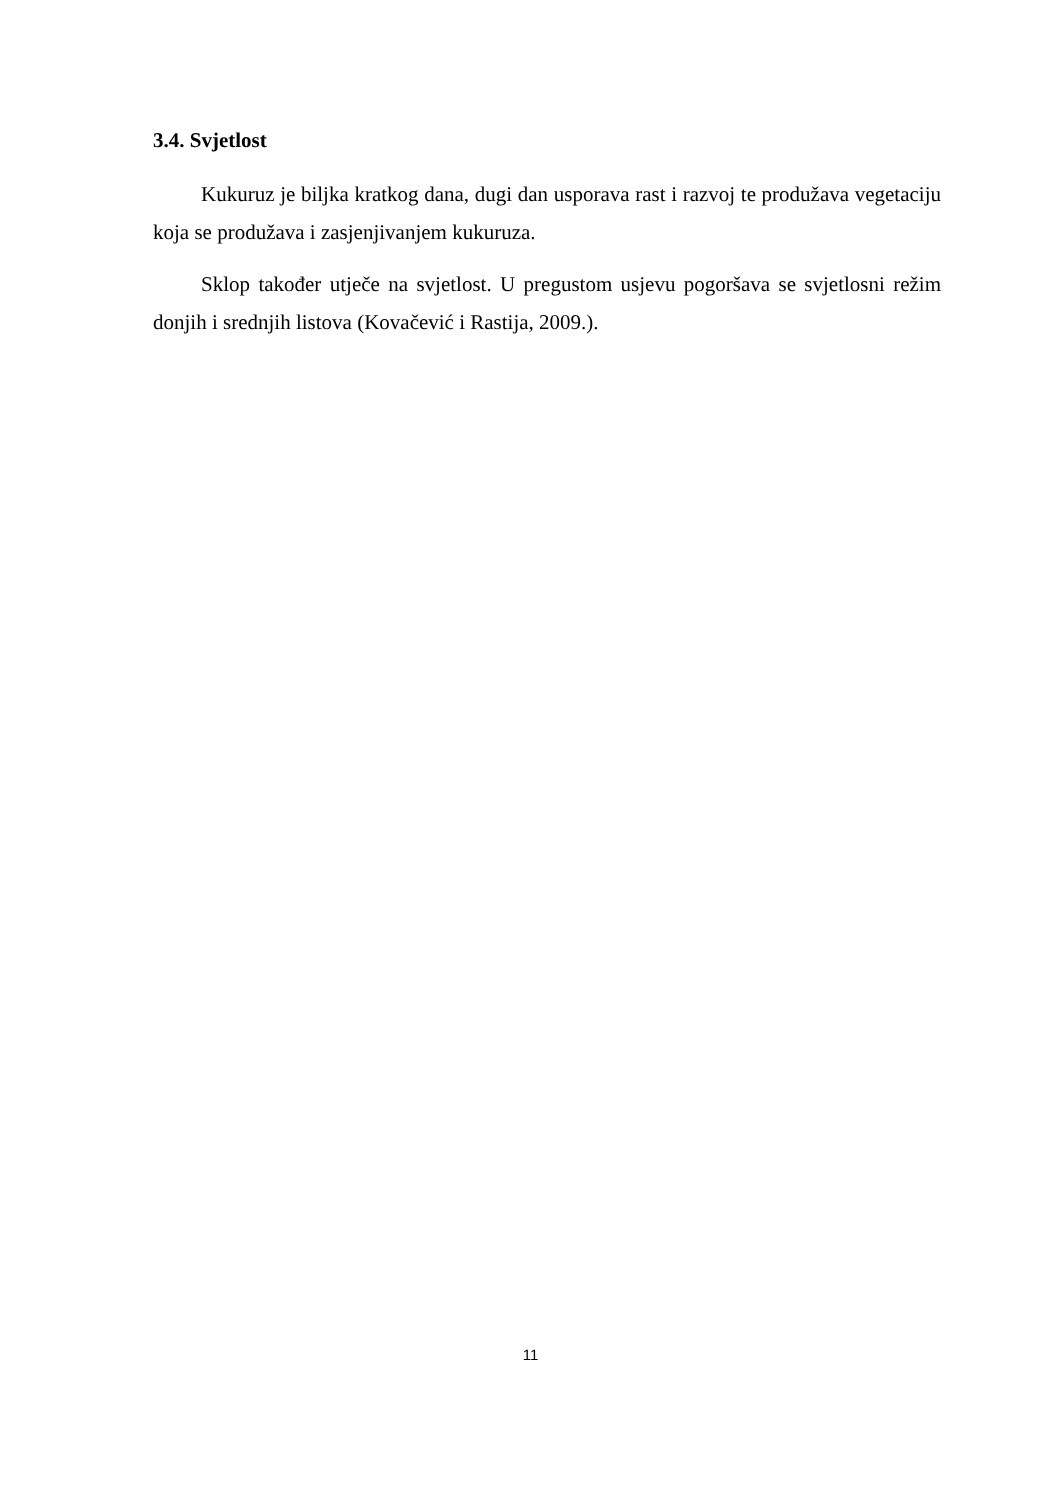3.4. Svjetlost
Kukuruz je biljka kratkog dana, dugi dan usporava rast i razvoj te produžava vegetaciju koja se produžava i zasjenjivanjem kukuruza.
Sklop također utječe na svjetlost. U pregustom usjevu pogoršava se svjetlosni režim donjih i srednjih listova (Kovačević i Rastija, 2009.).
11